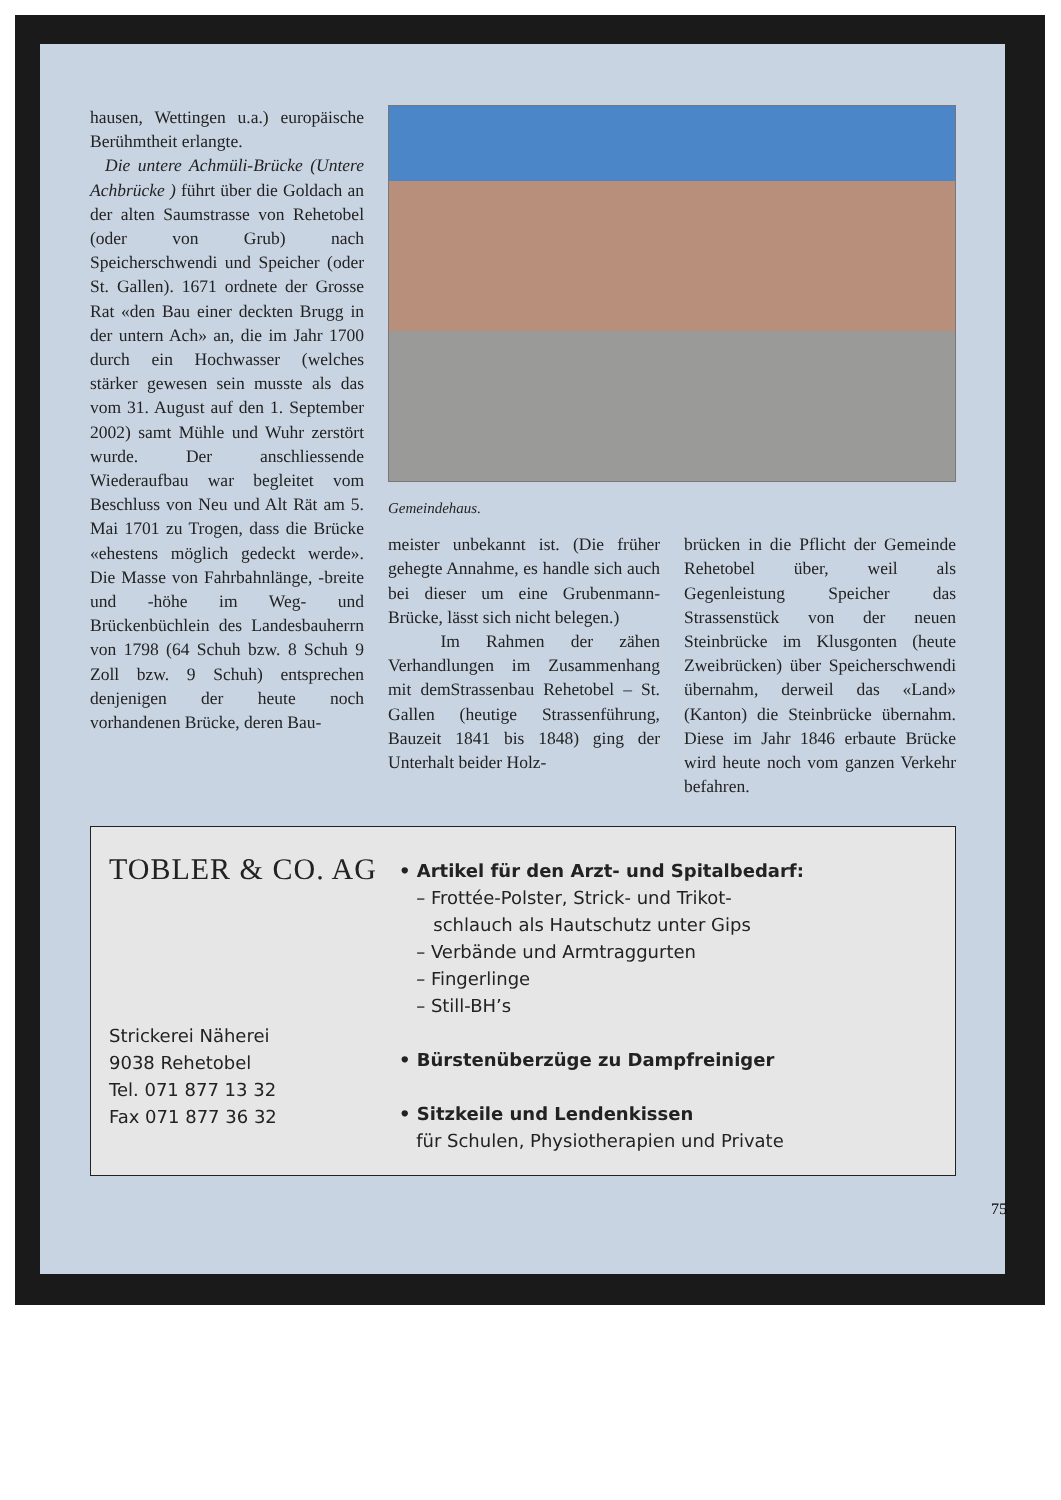hausen, Wettingen u.a.) europäische Berühmtheit erlangte.
Die untere Achmüli-Brücke (Untere Achbrücke ) führt über die Goldach an der alten Saumstrasse von Rehetobel (oder von Grub) nach Speicherschwendi und Speicher (oder St. Gallen). 1671 ordnete der Grosse Rat «den Bau einer deckten Brugg in der untern Ach» an, die im Jahr 1700 durch ein Hochwasser (welches stärker gewesen sein musste als das vom 31. August auf den 1. September 2002) samt Mühle und Wuhr zerstört wurde. Der anschliessende Wiederaufbau war begleitet vom Beschluss von Neu und Alt Rät am 5. Mai 1701 zu Trogen, dass die Brücke «ehestens möglich gedeckt werde». Die Masse von Fahrbahnlänge, -breite und -höhe im Weg- und Brückenbüchlein des Landesbauherrn von 1798 (64 Schuh bzw. 8 Schuh 9 Zoll bzw. 9 Schuh) entsprechen denjenigen der heute noch vorhandenen Brücke, deren Bau-
Gemeindehaus.
meister unbekannt ist. (Die früher gehegte Annahme, es handle sich auch bei dieser um eine Grubenmann-Brücke, lässt sich nicht belegen.)
Im Rahmen der zähen Verhandlungen im Zusammenhang mit demStrassenbau Rehetobel – St. Gallen (heutige Strassenführung, Bauzeit 1841 bis 1848) ging der Unterhalt beider Holz-
brücken in die Pflicht der Gemeinde Rehetobel über, weil als Gegenleistung Speicher das Strassenstück von der neuen Steinbrücke im Klusgonten (heute Zweibrücken) über Speicherschwendi übernahm, derweil das «Land» (Kanton) die Steinbrücke übernahm. Diese im Jahr 1846 erbaute Brücke wird heute noch vom ganzen Verkehr befahren.
TOBLER & CO. AG
Strickerei Näherei
9038 Rehetobel
Tel. 071 877 13 32
Fax 071 877 36 32
• Artikel für den Arzt- und Spitalbedarf:
– Frottée-Polster, Strick- und Trikot-
schlauch als Hautschutz unter Gips
– Verbände und Armtraggurten
– Fingerlinge
– Still-BH’s
• Bürstenüberzüge zu Dampfreiniger
• Sitzkeile und Lendenkissen
für Schulen, Physiotherapien und Private
75